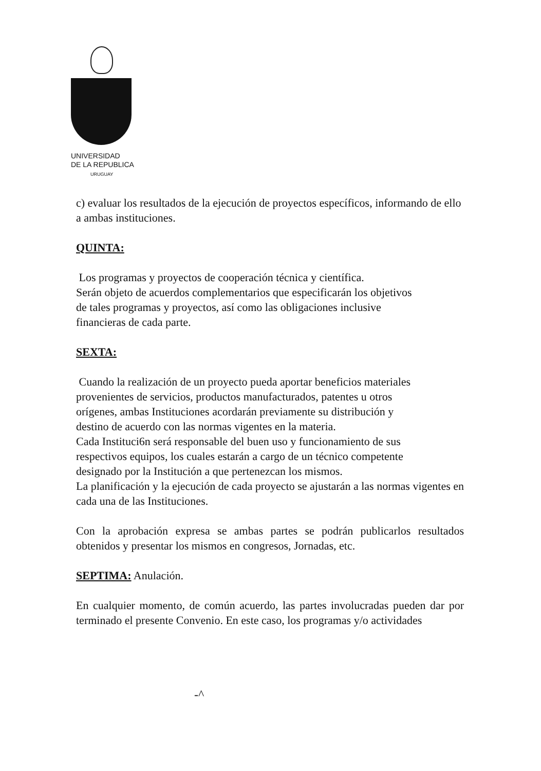UNIVERSIDAD
DE LA REPUBLICA
URUGUAY
c) evaluar los resultados de la ejecución de proyectos específicos, informando de ello a ambas instituciones.
QUINTA:
Los programas y proyectos de cooperación técnica y científica.
Serán objeto de acuerdos complementarios que especificarán los objetivos
de tales programas y proyectos, así como las obligaciones inclusive
financieras de cada parte.
SEXTA:
Cuando la realización de un proyecto pueda aportar beneficios materiales
provenientes de servicios, productos manufacturados, patentes u otros
orígenes, ambas Instituciones acordarán previamente su distribución y
destino de acuerdo con las normas vigentes en la materia.
Cada Instituci6n será responsable del buen uso y funcionamiento de sus
respectivos equipos, los cuales estarán a cargo de un técnico competente
designado por la Institución a que pertenezcan los mismos.
La planificación y la ejecución de cada proyecto se ajustarán a las normas vigentes en cada una de las Instituciones.
Con la aprobación expresa se ambas partes se podrán publicarlos resultados obtenidos y presentar los mismos en congresos, Jornadas, etc.
SEPTIMA: Anulación.
En cualquier momento, de común acuerdo, las partes involucradas pueden dar por terminado el presente Convenio. En este caso, los programas y/o actividades
-^